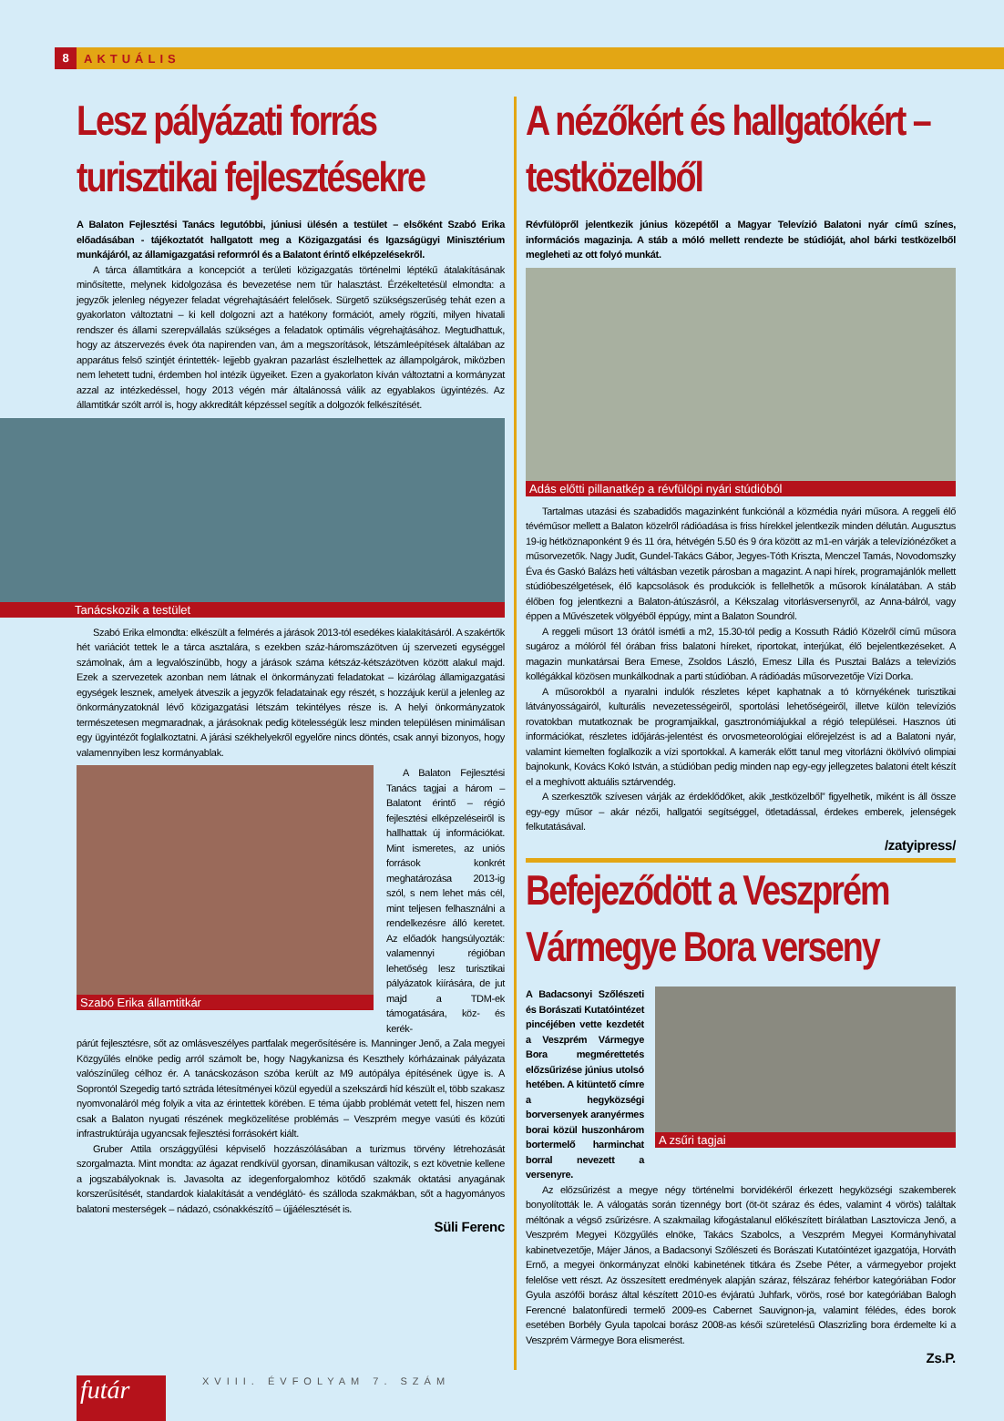8 AKTUÁLIS
Lesz pályázati forrás turisztikai fejlesztésekre
A Balaton Fejlesztési Tanács legutóbbi, júniusi ülésén a testület – elsőként Szabó Erika előadásában - tájékoztatót hallgatott meg a Közigazgatási és Igazságügyi Minisztérium munkájáról, az államigazgatási reformról és a Balatont érintő elképzelésekről.
A tárca államtitkára a koncepciót a területi közigazgatás történelmi léptékű átalakításának minősítette, melynek kidolgozása és bevezetése nem tűr halasztást. Érzékeltetésül elmondta: a jegyzők jelenleg négyezer feladat végrehajtásáért felelősek. Sürgető szükségszerűség tehát ezen a gyakorlaton változtatni – ki kell dolgozni azt a hatékony formációt, amely rögzíti, milyen hivatali rendszer és állami szerepvállalás szükséges a feladatok optimális végrehajtásához. Megtudhattuk, hogy az átszervezés évek óta napirenden van, ám a megszorítások, létszámleépítések általában az apparátus felső szintjét érintették- lejjebb gyakran pazarlást észlelhettek az állampolgárok, miközben nem lehetett tudni, érdemben hol intézik ügyeiket. Ezen a gyakorlaton kíván változtatni a kormányzat azzal az intézkedéssel, hogy 2013 végén már általánossá válik az egyablakos ügyintézés. Az államtitkár szólt arról is, hogy akkreditált képzéssel segítik a dolgozók felkészítését.
Tanácskozik a testület
Szabó Erika elmondta: elkészült a felmérés a járások 2013-tól esedékes kialakításáról. A szakértők hét variációt tettek le a tárca asztalára, s ezekben száz-háromszázötven új szervezeti egységgel számolnak, ám a legvalószínűbb, hogy a járások száma kétszáz-kétszázötven között alakul majd. Ezek a szervezetek azonban nem látnak el önkormányzati feladatokat – kizárólag államigazgatási egységek lesznek, amelyek átveszik a jegyzők feladatainak egy részét, s hozzájuk kerül a jelenleg az önkormányzatoknál lévő közigazgatási létszám tekintélyes része is. A helyi önkormányzatok természetesen megmaradnak, a járásoknak pedig kötelességük lesz minden településen minimálisan egy ügyintézőt foglalkoztatni. A járási székhelyekről egyelőre nincs döntés, csak annyi bizonyos, hogy valamennyiben lesz kormányablak.
Szabó Erika államtitkár
A Balaton Fejlesztési Tanács tagjai a három – Balatont érintő – régió fejlesztési elképzeléseiről is hallhattak új információkat. Mint ismeretes, az uniós források konkrét meghatározása 2013-ig szól, s nem lehet más cél, mint teljesen felhasználni a rendelkezésre álló keretet. Az előadók hangsúlyozták: valamennyi régióban lehetőség lesz turisztikai pályázatok kiírására, de jut majd a TDM-ek támogatására, köz- és kerék-
párút fejlesztésre, sőt az omlásveszélyes partfalak megerősítésére is. Manninger Jenő, a Zala megyei Közgyűlés elnöke pedig arról számolt be, hogy Nagykanizsa és Keszthely kórházainak pályázata valószínűleg célhoz ér. A tanácskozáson szóba került az M9 autópálya építésének ügye is. A Soprontól Szegedig tartó sztráda létesítményei közül egyedül a szekszárdi híd készült el, több szakasz nyomvonaláról még folyik a vita az érintettek körében. E téma újabb problémát vetett fel, hiszen nem csak a Balaton nyugati részének megközelítése problémás – Veszprém megye vasúti és közúti infrastruktúrája ugyancsak fejlesztési forrásokért kiált.
Gruber Attila országgyűlési képviselő hozzászólásában a turizmus törvény létrehozását szorgalmazta. Mint mondta: az ágazat rendkívül gyorsan, dinamikusan változik, s ezt követnie kellene a jogszabályoknak is. Javasolta az idegenforgalomhoz kötődő szakmák oktatási anyagának korszerűsítését, standardok kialakítását a vendéglátó- és szálloda szakmákban, sőt a hagyományos balatoni mesterségek – nádazó, csónakkészítő – újjáélesztését is.
Süli Ferenc
A nézőkért és hallgatókért – testközelből
Révfülöpről jelentkezik június közepétől a Magyar Televízió Balatoni nyár című színes, információs magazinja. A stáb a móló mellett rendezte be stúdióját, ahol bárki testközelből megleheti az ott folyó munkát.
Adás előtti pillanatkép a révfülöpi nyári stúdióból
Tartalmas utazási és szabadidős magazinként funkciónál a közmédia nyári műsora. A reggeli élő tévéműsor mellett a Balaton közelről rádióadása is friss hírekkel jelentkezik minden délután. Augusztus 19-ig hétköznaponként 9 és 11 óra, hétvégén 5.50 és 9 óra között az m1-en várják a televíziónézőket a műsorvezetők. Nagy Judit, Gundel-Takács Gábor, Jegyes-Tóth Kriszta, Menczel Tamás, Novodomszky Éva és Gaskó Balázs heti váltásban vezetik párosban a magazint. A napi hírek, programajánlók mellett stúdióbeszélgetések, élő kapcsolások és produkciók is fellelhetők a műsorok kínálatában. A stáb élőben fog jelentkezni a Balaton-átúszásról, a Kékszalag vitorlásversenyről, az Anna-bálról, vagy éppen a Művészetek völgyéből éppúgy, mint a Balaton Soundról.
A reggeli műsort 13 órától ismétli a m2, 15.30-tól pedig a Kossuth Rádió Közelről című műsora sugároz a mólóról fél órában friss balatoni híreket, riportokat, interjúkat, élő bejelentkezéseket. A magazin munkatársai Bera Emese, Zsoldos László, Emesz Lilla és Pusztai Balázs a televíziós kollégákkal közösen munkálkodnak a parti stúdióban. A rádióadás műsorvezetője Vízi Dorka.
A műsorokból a nyaralni indulók részletes képet kaphatnak a tó környékének turisztikai látványosságairól, kulturális nevezetességeiről, sportolási lehetőségeiről, illetve külön televíziós rovatokban mutatkoznak be programjaikkal, gasztronómiájukkal a régió települései. Hasznos úti információkat, részletes időjárás-jelentést és orvosmeteorológiai előrejelzést is ad a Balatoni nyár, valamint kiemelten foglalkozik a vízi sportokkal. A kamerák előtt tanul meg vitorlázni ökölvívó olimpiai bajnokunk, Kovács Kokó István, a stúdióban pedig minden nap egy-egy jellegzetes balatoni ételt készít el a meghívott aktuális sztárvendég.
A szerkesztők szívesen várják az érdeklődőket, akik „testközelből” figyelhetik, miként is áll össze egy-egy műsor – akár nézői, hallgatói segítséggel, ötletadással, érdekes emberek, jelenségek felkutatásával.
/zatyipress/
Befejeződött a Veszprém Vármegye Bora verseny
A Badacsonyi Szőlészeti és Borászati Kutatóintézet pincéjében vette kezdetét a Veszprém Vármegye Bora megmérettetés előzsűrizése június utolsó hetében. A kitüntető címre a hegyközségi borversenyek aranyérmes borai közül huszonhárom bortermelő harminchat borral nevezett a versenyre.
A zsűri tagjai
Az előzsűrizést a megye négy történelmi borvidékéről érkezett hegyközségi szakemberek bonyolították le. A válogatás során tizennégy bort (öt-öt száraz és édes, valamint 4 vörös) találtak méltónak a végső zsűrizésre. A szakmailag kifogástalanul előkészített bírálatban Lasztovicza Jenő, a Veszprém Megyei Közgyűlés elnöke, Takács Szabolcs, a Veszprém Megyei Kormányhivatal kabinetvezetője, Májer János, a Badacsonyi Szőlészeti és Borászati Kutatóintézet igazgatója, Horváth Ernő, a megyei önkormányzat elnöki kabinetének titkára és Zsebe Péter, a vármegyebor projekt felelőse vett részt. Az összesített eredmények alapján száraz, félszáraz fehérbor kategóriában Fodor Gyula aszófői borász által készített 2010-es évjáratú Juhfark, vörös, rosé bor kategóriában Balogh Ferencné balatonfüredi termelő 2009-es Cabernet Sauvignon-ja, valamint félédes, édes borok esetében Borbély Gyula tapolcai borász 2008-as késői szüretelésű Olaszrizling bora érdemelte ki a Veszprém Vármegye Bora elismerést.
Zs.P.
futár
XVIII. ÉVFOLYAM 7. SZÁM